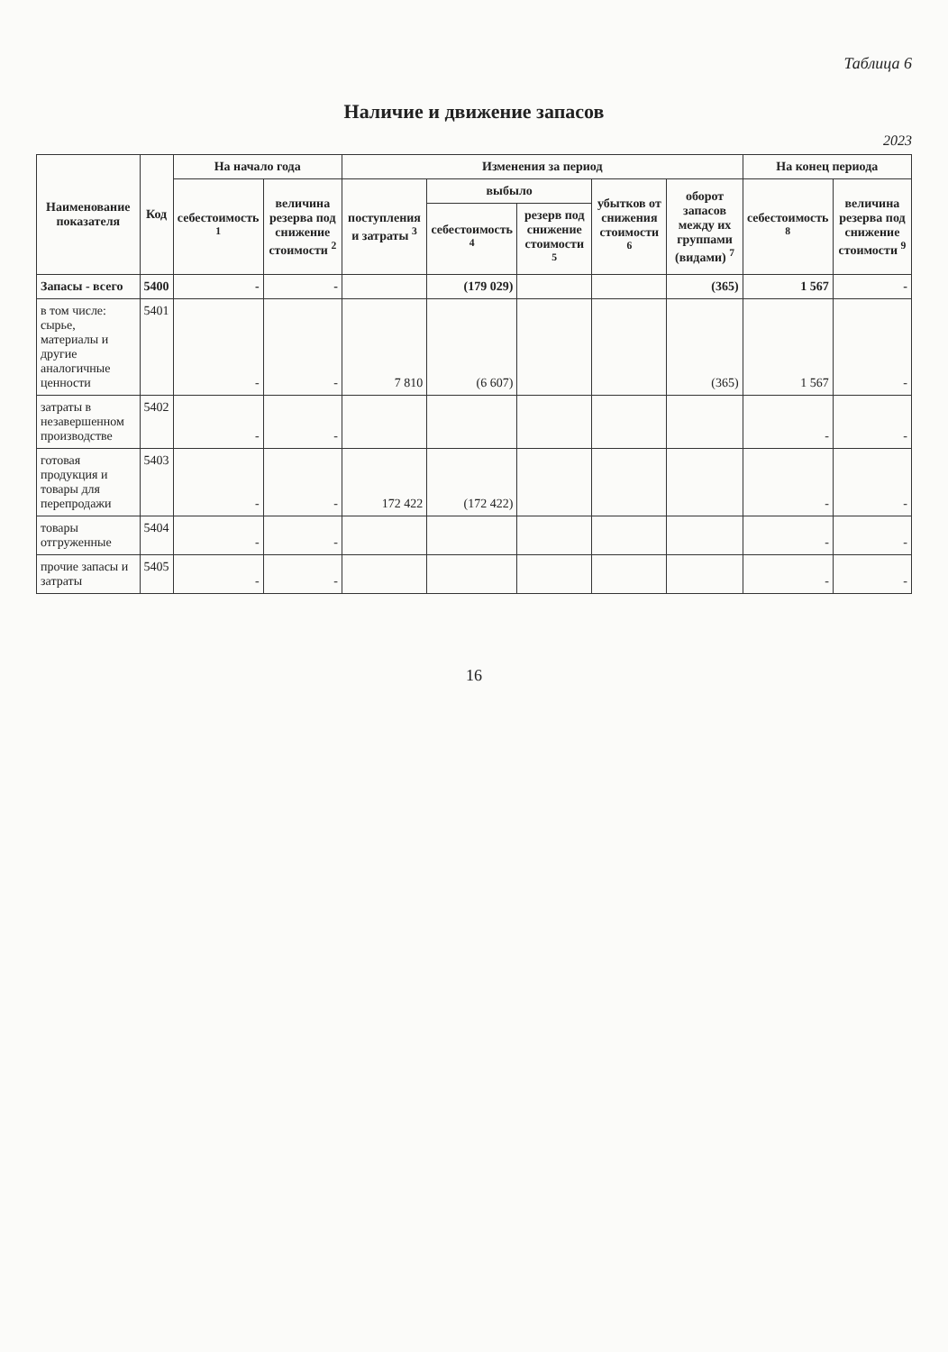Таблица 6
Наличие и движение запасов
2023
| Наименование показателя | Код | На начало года | | Изменения за период | | | | | На конец периода | |
| --- | --- | --- | --- | --- | --- | --- | --- | --- | --- | --- |
| | | себестоимость <sup>1</sup> | величина резерва под снижение стоимости <sup>2</sup> | поступления и затраты <sup>3</sup> | выбыло | | убытков от снижения стоимости <sup>6</sup> | оборот запасов между их группами (видами) <sup>7</sup> | себестоимость <sup>8</sup> | величина резерва под снижение стоимости <sup>9</sup> |
| | | | | | себестоимость <sup>4</sup> | резерв под снижение стоимости <sup>5</sup> | | | | |
| Запасы - всего | 5400 | - | - | | (179 029) | | | (365) | 1 567 | - |
| в том числе: сырье, материалы и другие аналогичные ценности | 5401 | - | - | 7 810 | (6 607) | | | (365) | 1 567 | - |
| затраты в незавершенном производстве | 5402 | - | - | | | | | | - | - |
| готовая продукция и товары для перепродажи | 5403 | - | - | 172 422 | (172 422) | | | | - | - |
| товары отгруженные | 5404 | - | - | | | | | | - | - |
| прочие запасы и затраты | 5405 | - | - | | | | | | - | - |
16